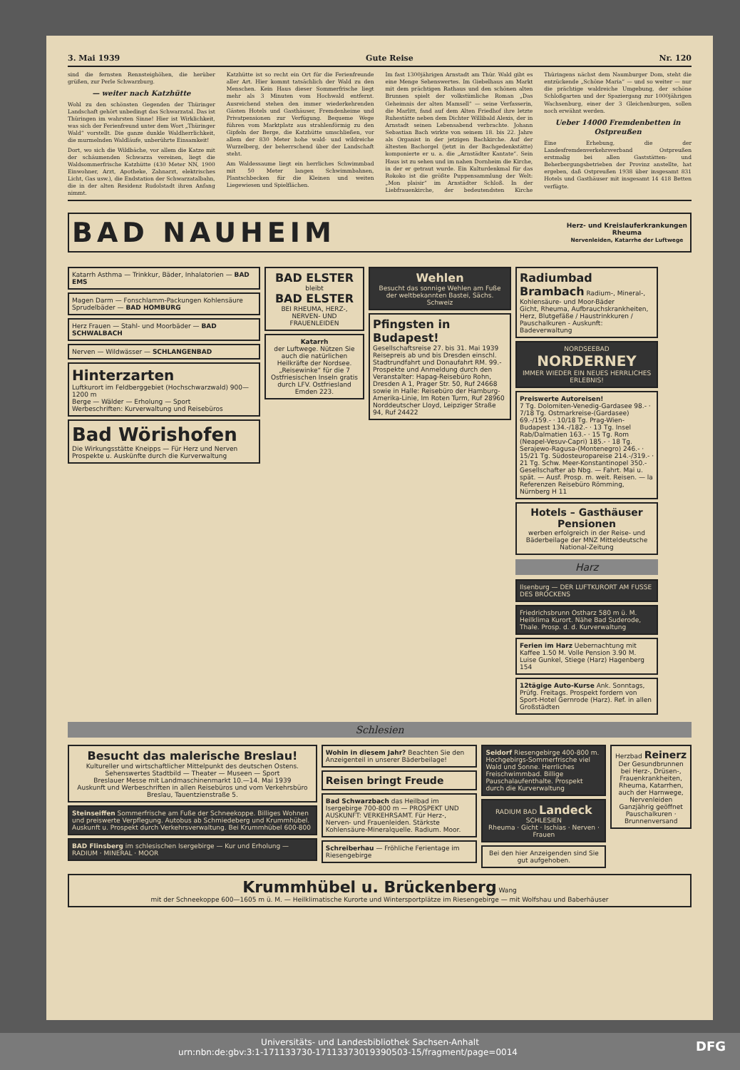3. Mai 1939 Gute Reise Nr. 120
sind die fernsten Rennsteighöhen, die herüber grüßen, zur Perle Schwarzburg.
— weiter nach Katzhütte
Wohl zu den schönsten Gegenden der Thüringer Landschaft gehört unbedingt das Schwarzatal. Das ist Thüringen im wahrsten Sinne! Hier ist Wirklichkeit, was sich der Ferienfreund unter dem Wort „Thüringer Wald“ vorstellt. Die ganze dunkle Waldherrlichkeit, die murmelnden Waldläufe, unberührte Einsamkeit!
Dort, wo sich die Wildbäche, vor allem die Katze mit der schäumenden Schwarza vereinen, liegt die Waldsommerfrische Katzhütte (430 Meter NN, 1900 Einwohner, Arzt, Apotheke, Zahnarzt, elektrisches Licht, Gas usw.), die Endstation der Schwarzatalbahn, die in der alten Residenz Rudolstadt ihren Anfang nimmt.
Katzhütte ist so recht ein Ort für die Ferienfreunde aller Art. Hier kommt tatsächlich der Wald zu den Menschen. Kein Haus dieser Sommerfrische liegt mehr als 3 Minuten vom Hochwald entfernt. Ausreichend stehen den immer wiederkehrenden Gästen Hotels und Gasthäuser, Fremdenheime und Privatpensionen zur Verfügung. Bequeme Wege führen vom Marktplatz aus strahlenförmig zu den Gipfeln der Berge, die Katzhütte umschließen, vor allem der 830 Meter hohe wald- und wildreiche Wurzelberg, der beherrschend über der Landschaft steht.
Am Waldessaume liegt ein herrliches Schwimmbad mit 50 Meter langen Schwimmbahnen, Plantschbecken für die Kleinen und weiten Liegewiesen und Spielflächen.
Im fast 1300jährigen Arnstadt am Thür. Wald gibt es eine Menge Sehenswertes. Im Giebelhaus am Markt mit dem prächtigen Rathaus und den schönen alten Brunnen spielt der volkstümliche Roman „Das Geheimnis der alten Mamsell“ — seine Verfasserin, die Marlitt, fand auf dem Alten Friedhof ihre letzte Ruhestätte neben dem Dichter Willibald Alexis, der in Arnstadt seinen Lebensabend verbrachte. Johann Sebastian Bach wirkte von seinem 18. bis 22. Jahre als Organist in der jetzigen Bachkirche. Auf der ältesten Bachorgel (jetzt in der Bachgedenkstätte) komponierte er u. a. die „Arnstädter Kantate“. Sein Haus ist zu sehen und im nahen Dornheim die Kirche, in der er getraut wurde. Ein Kulturdenkmal für das Rokoko ist die größte Puppensammlung der Welt: „Mon plaisir“ im Arnstädter Schloß. In der Liebfrauenkirche, der bedeutendsten Kirche Thüringens nächst dem Naumburger Dom, steht die entzückende „Schöne Maria“ — und so weiter — nur die prächtige waldreiche Umgebung, der schöne Schloßgarten und der Spaziergang zur 1000jährigen Wachsenburg, einer der 3 Gleichenburgen, sollen noch erwähnt werden.
Ueber 14000 Fremdenbetten in Ostpreußen
Eine Erhebung, die der Landesfremdenverkehrsverband Ostpreußen erstmalig bei allen Gaststätten- und Beherbergungsbetrieben der Provinz anstellte, hat ergeben, daß Ostpreußen 1938 über insgesamt 831 Hotels und Gasthäuser mit insgesamt 14 418 Betten verfügte.
BAD NAUHEIM Herz- und Kreislauferkrankungen
Rheuma
Nervenleiden, Katarrhe der Luftwege
Katarrh Asthma — Trinkkur, Bäder, Inhalatorien — BAD EMS
Magen Darm — Fonschlamm-Packungen Kohlensäure Sprudelbäder — BAD HOMBURG
Herz Frauen — Stahl- und Moorbäder — BAD SCHWALBACH
Nerven — Wildwässer — SCHLANGENBAD
Hinterzarten
Luftkurort im Feldberggebiet (Hochschwarzwald) 900—1200 m
Berge — Wälder — Erholung — Sport
Werbeschriften: Kurverwaltung und Reisebüros
Bad Wörishofen
Die Wirkungsstätte Kneipps — Für Herz und Nerven
Prospekte u. Auskünfte durch die Kurverwaltung
BAD ELSTER
bleibt
BAD ELSTER
BEI RHEUMA, HERZ-, NERVEN- UND FRAUENLEIDEN
Katarrh
der Luftwege. Nützen Sie auch die natürlichen Heilkräfte der Nordsee. „Reisewinke“ für die 7 Ostfriesischen Inseln gratis durch LFV. Ostfriesland Emden 223.
Wehlen
Besucht das sonnige Wehlen am Fuße der weltbekannten Bastei, Sächs. Schweiz
Pfingsten in Budapest!
Gesellschaftsreise 27. bis 31. Mai 1939 Reisepreis ab und bis Dresden einschl. Stadtrundfahrt und Donaufahrt RM. 99.-
Prospekte und Anmeldung durch den Veranstalter: Hapag-Reisebüro Rohn, Dresden A 1, Prager Str. 50, Ruf 24668 sowie in Halle: Reisebüro der Hamburg-Amerika-Linie, Im Roten Turm, Ruf 28960
Norddeutscher Lloyd, Leipziger Straße 94, Ruf 24422
Radiumbad Brambach Radium-, Mineral-, Kohlensäure- und Moor-Bäder
Gicht, Rheuma, Aufbrauchskrankheiten, Herz, Blutgefäße / Haustrinkkuren / Pauschalkuren - Auskunft: Badeverwaltung
NORDSEEBAD
NORDERNEY
IMMER WIEDER EIN NEUES HERRLICHES ERLEBNIS!
Preiswerte Autoreisen!
7 Tg. Dolomiten-Venedig-Gardasee 98.- · 7/18 Tg. Ostmarkreise-(Gardasee) 69.-/159.- · 10/18 Tg. Prag-Wien-Budapest 134.-/182.- · 13 Tg. Insel Rab/Dalmatien 163.- · 15 Tg. Rom (Neapel-Vesuv-Capri) 185.- · 18 Tg. Serajewo-Ragusa-(Montenegro) 246.- · 15/21 Tg. Südosteuropareise 214.-/319.- · 21 Tg. Schw. Meer-Konstantinopel 350.- Gesellschafter ab Nbg. — Fahrt. Mai u. spät. — Ausf. Prosp. m. weit. Reisen. — la Referenzen Reisebüro Römming, Nürnberg H 11
Hotels – Gasthäuser Pensionen
werben erfolgreich in der Reise- und Bäderbeilage der MNZ Mitteldeutsche National-Zeitung
Harz
Ilsenburg — DER LUFTKURORT AM FUSSE DES BROCKENS
Friedrichsbrunn Ostharz 580 m ü. M. Heilklima Kurort. Nähe Bad Suderode, Thale. Prosp. d. d. Kurverwaltung
Ferien im Harz Uebernachtung mit Kaffee 1.50 M. Volle Pension 3.90 M. Luise Gunkel, Stiege (Harz) Hagenberg 154
12tägige Auto-Kurse Ank. Sonntags, Prüfg. Freitags. Prospekt fordern von Sport-Hotel Gernrode (Harz). Ref. in allen Großstädten
Schlesien
Besucht das malerische Breslau!
Kultureller und wirtschaftlicher Mittelpunkt des deutschen Ostens. Sehenswertes Stadtbild — Theater — Museen — Sport
Breslauer Messe mit Landmaschinenmarkt 10.—14. Mai 1939
Auskunft und Werbeschriften in allen Reisebüros und vom Verkehrsbüro Breslau, Tauentzienstraße 5.
Steinseiffen Sommerfrische am Fuße der Schneekoppe. Billiges Wohnen und preiswerte Verpflegung. Autobus ab Schmiedeberg und Krummhübel. Auskunft u. Prospekt durch Verkehrsverwaltung. Bei Krummhübel 600-800
BAD Flinsberg im schlesischen Isergebirge — Kur und Erholung — RADIUM · MINERAL · MOOR
Wohin in diesem Jahr? Beachten Sie den Anzeigenteil in unserer Bäderbeilage!
Reisen bringt Freude
Bad Schwarzbach das Heilbad im Isergebirge 700-800 m — PROSPEKT UND AUSKUNFT: VERKEHRSAMT. Für Herz-, Nerven- und Frauenleiden. Stärkste Kohlensäure-Mineralquelle. Radium. Moor.
Schreiberhau — Fröhliche Ferientage im Riesengebirge
Seidorf Riesengebirge 400-800 m. Hochgebirgs-Sommerfrische viel Wald und Sonne. Herrliches Freischwimmbad. Billige Pauschalaufenthalte. Prospekt durch die Kurverwaltung
RADIUM BAD Landeck SCHLESIEN
Rheuma · Gicht · Ischias · Nerven · Frauen
Bei den hier Anzeigenden sind Sie gut aufgehoben.
Herzbad Reinerz
Der Gesundbrunnen bei Herz-, Drüsen-, Frauenkrankheiten, Rheuma, Katarrhen, auch der Harnwege, Nervenleiden
Ganzjährig geöffnet
Pauschalkuren · Brunnenversand
Krummhübel u. Brückenberg Wang
mit der Schneekoppe 600—1605 m ü. M. — Heilklimatische Kurorte und Wintersportplätze im Riesengebirge — mit Wolfshau und Baberhäuser
Universitäts- und Landesbibliothek Sachsen-Anhalt
urn:nbn:de:gbv:3:1-171133730-17113373019390503-15/fragment/page=0014 DFG